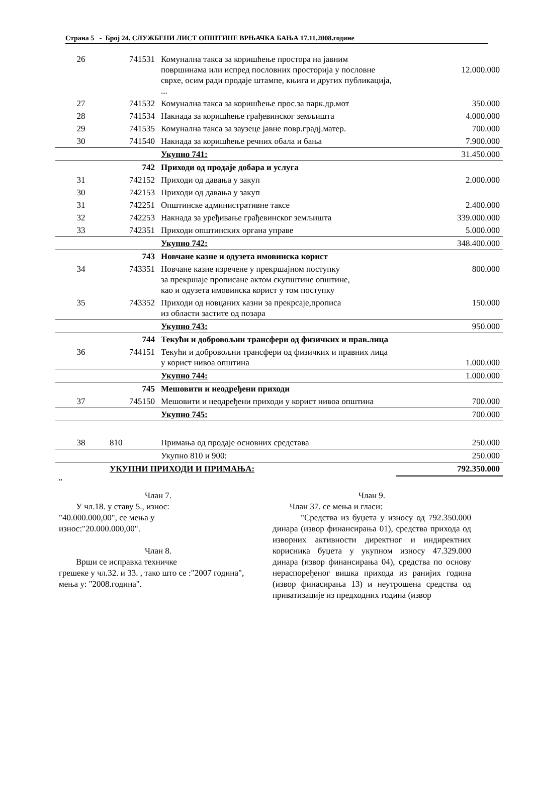Страна 5 - Број 24. СЛУЖБЕНИ ЛИСТ ОПШТИНЕ ВРЊАЧКА БАЊА 17.11.2008.године
| 26 | 741531 | Комунална такса за коришћење простора на јавним површинама или испред пословних просторија у пословне сврхе, осим ради продаје штампе, књига и других публикација, ... | 12.000.000 |
| 27 | 741532 | Комунална такса за коришћење прос.за парк.др.мот | 350.000 |
| 28 | 741534 | Накнада за коришћење грађевинског земљишта | 4.000.000 |
| 29 | 741535 | Комунална такса за заузеце јавне повр.градј.матер. | 700.000 |
| 30 | 741540 | Накнада за коришћење речних обала и бања | 7.900.000 |
| | | Укупно 741: | 31.450.000 |
| | 742 | Приходи од продаје добара и услуга | |
| 31 | 742152 | Приходи од давања у закуп | 2.000.000 |
| 30 | 742153 | Приходи од давања у закуп | |
| 31 | 742251 | Општинске административне таксе | 2.400.000 |
| 32 | 742253 | Накнада за уређивање грађевинског земљишта | 339.000.000 |
| 33 | 742351 | Приходи општинских органа управе | 5.000.000 |
| | | Укупно 742: | 348.400.000 |
| | 743 | Новчане казне и одузета имовинска корист | |
| 34 | 743351 | Новчане казне изречене у прекршајном поступку за прекршаје прописане актом скупштине општине, као и одузета имовинска корист у том поступку | 800.000 |
| 35 | 743352 | Приходи од новцаних казни за прекрсаје,прописа из области застите од позара | 150.000 |
| | | Укупно 743: | 950.000 |
| | 744 | Текући и добровољни трансфери од физичких и прав.лица | |
| 36 | 744151 | Текући и добровољни трансфери од физичких и правних лица у корист нивоа општина | 1.000.000 |
| | | Укупно 744: | 1.000.000 |
| | 745 | Мешовити и неодређени приходи | |
| 37 | 745150 | Мешовити и неодређени приходи у корист нивоа општина | 700.000 |
| | | Укупно 745: | 700.000 |
| 38 | 810 | Примања од продаје основних средстава | 250.000 |
| | | Укупно 810 и 900: | 250.000 |
| | УКУПНИ ПРИХОДИ И ПРИМАЊА: | | 792.350.000 |
"
Члан 7.
У чл.18. у ставу 5., износ:
"40.000.000,00", се мења у
износ:"20.000.000,00".
Члан 8.
Врши се исправка техничке
грешеке у чл.32. и 33. , тако што се :"2007 година", мења у: "2008.година".
Члан 9.
Члан 37. се мења и гласи:
"Средства из буџета у износу од 792.350.000 динара (извор финансирања 01), средства прихода од изворних активности директног и индиректних корисника буџета у укупном износу 47.329.000 динара (извор финансирања 04), средства по основу нераспоређеног вишка прихода из ранијих година (извор финасирања 13) и неутрошена средства од приватизације из предходних година (извор